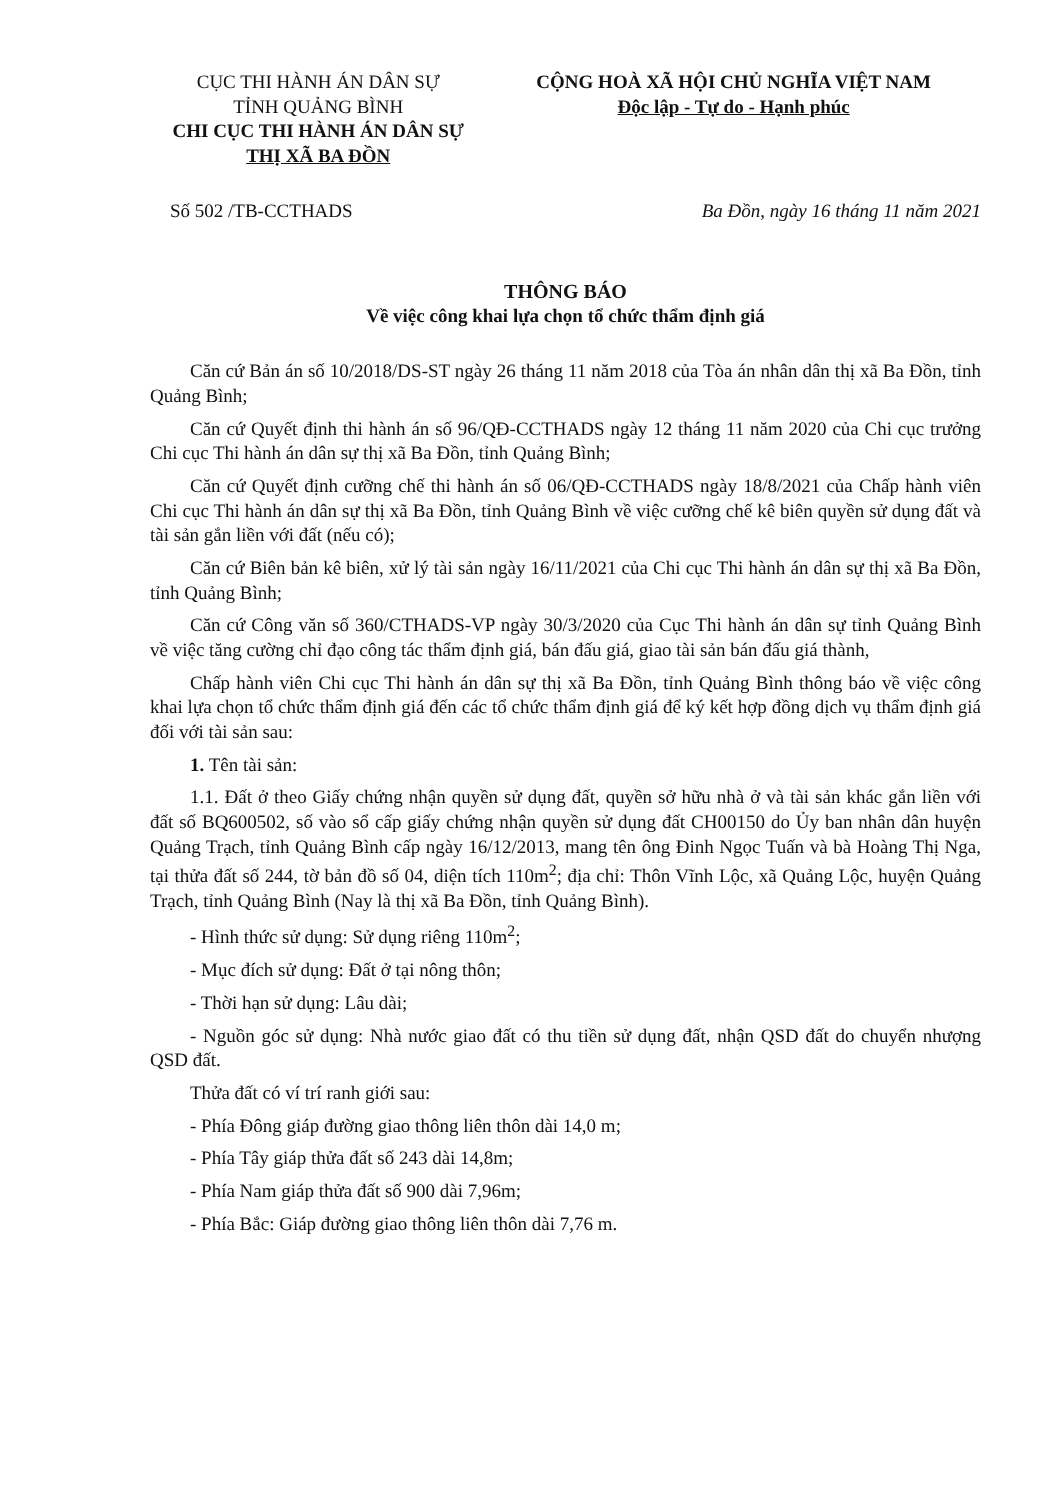CỤC THI HÀNH ÁN DÂN SỰ
TỈNH QUẢNG BÌNH
CHI CỤC THI HÀNH ÁN DÂN SỰ
THỊ XÃ BA ĐỒN
CỘNG HOÀ XÃ HỘI CHỦ NGHĨA VIỆT NAM
Độc lập - Tự do - Hạnh phúc
Số 502 /TB-CCTHADS Ba Đồn, ngày 16 tháng 11 năm 2021
THÔNG BÁO
Về việc công khai lựa chọn tổ chức thẩm định giá
Căn cứ Bản án số 10/2018/DS-ST ngày 26 tháng 11 năm 2018 của Tòa án nhân dân thị xã Ba Đồn, tỉnh Quảng Bình;
Căn cứ Quyết định thi hành án số 96/QĐ-CCTHADS ngày 12 tháng 11 năm 2020 của Chi cục trưởng Chi cục Thi hành án dân sự thị xã Ba Đồn, tỉnh Quảng Bình;
Căn cứ Quyết định cưỡng chế thi hành án số 06/QĐ-CCTHADS ngày 18/8/2021 của Chấp hành viên Chi cục Thi hành án dân sự thị xã Ba Đồn, tỉnh Quảng Bình về việc cưỡng chế kê biên quyền sử dụng đất và tài sản gắn liền với đất (nếu có);
Căn cứ Biên bản kê biên, xử lý tài sản ngày 16/11/2021 của Chi cục Thi hành án dân sự thị xã Ba Đồn, tỉnh Quảng Bình;
Căn cứ Công văn số 360/CTHADS-VP ngày 30/3/2020 của Cục Thi hành án dân sự tỉnh Quảng Bình về việc tăng cường chỉ đạo công tác thẩm định giá, bán đấu giá, giao tài sản bán đấu giá thành,
Chấp hành viên Chi cục Thi hành án dân sự thị xã Ba Đồn, tỉnh Quảng Bình thông báo về việc công khai lựa chọn tổ chức thẩm định giá đến các tổ chức thẩm định giá để ký kết hợp đồng dịch vụ thẩm định giá đối với tài sản sau:
1. Tên tài sản:
1.1. Đất ở theo Giấy chứng nhận quyền sử dụng đất, quyền sở hữu nhà ở và tài sản khác gắn liền với đất số BQ600502, số vào sổ cấp giấy chứng nhận quyền sử dụng đất CH00150 do Ủy ban nhân dân huyện Quảng Trạch, tỉnh Quảng Bình cấp ngày 16/12/2013, mang tên ông Đinh Ngọc Tuấn và bà Hoàng Thị Nga, tại thửa đất số 244, tờ bản đồ số 04, diện tích 110m<sup>2</sup>; địa chỉ: Thôn Vĩnh Lộc, xã Quảng Lộc, huyện Quảng Trạch, tỉnh Quảng Bình (Nay là thị xã Ba Đồn, tỉnh Quảng Bình).
- Hình thức sử dụng: Sử dụng riêng 110m<sup>2</sup>;
- Mục đích sử dụng: Đất ở tại nông thôn;
- Thời hạn sử dụng: Lâu dài;
- Nguồn góc sử dụng: Nhà nước giao đất có thu tiền sử dụng đất, nhận QSD đất do chuyển nhượng QSD đất.
Thửa đất có ví trí ranh giới sau:
- Phía Đông giáp đường giao thông liên thôn dài 14,0 m;
- Phía Tây giáp thửa đất số 243 dài 14,8m;
- Phía Nam giáp thửa đất số 900 dài 7,96m;
- Phía Bắc: Giáp đường giao thông liên thôn dài 7,76 m.